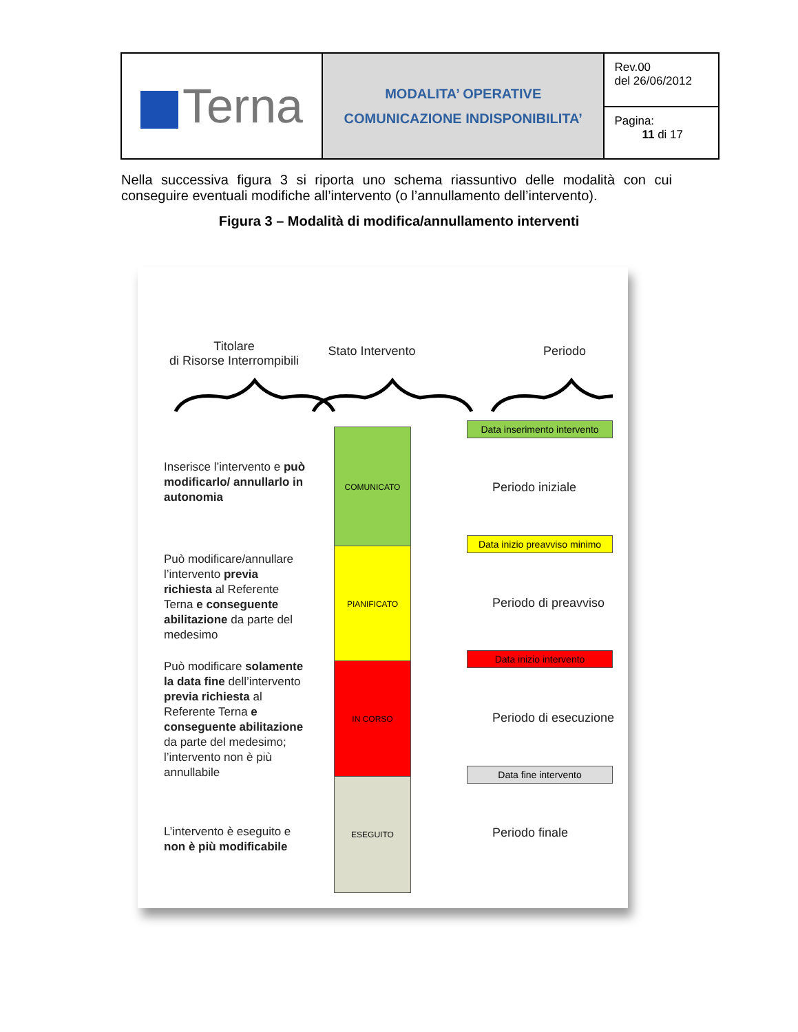| Terna | MODALITA’ OPERATIVE COMUNICAZIONE INDISPONIBILITA’ | Rev.00 del 26/06/2012 |
| | | Pagina: 11 di 17 |
Nella successiva figura 3 si riporta uno schema riassuntivo delle modalità con cui conseguire eventuali modifiche all’intervento (o l’annullamento dell’intervento).
Figura 3 – Modalità di modifica/annullamento interventi
Titolare
di Risorse Interrompibili
Stato Intervento
Periodo
Inserisce l’intervento e può modificarlo/ annullarlo in autonomia
Può modificare/annullare l’intervento previa richiesta al Referente Terna e conseguente abilitazione da parte del medesimo
Può modificare solamente la data fine dell’intervento previa richiesta al Referente Terna e conseguente abilitazione da parte del medesimo; l’intervento non è più annullabile
L’intervento è eseguito e non è più modificabile
COMUNICATO
PIANIFICATO
IN CORSO
ESEGUITO
Data inserimento intervento
Periodo iniziale
Data inizio preavviso minimo
Periodo di preavviso
Data inizio intervento
Periodo di esecuzione
Data fine intervento
Periodo finale